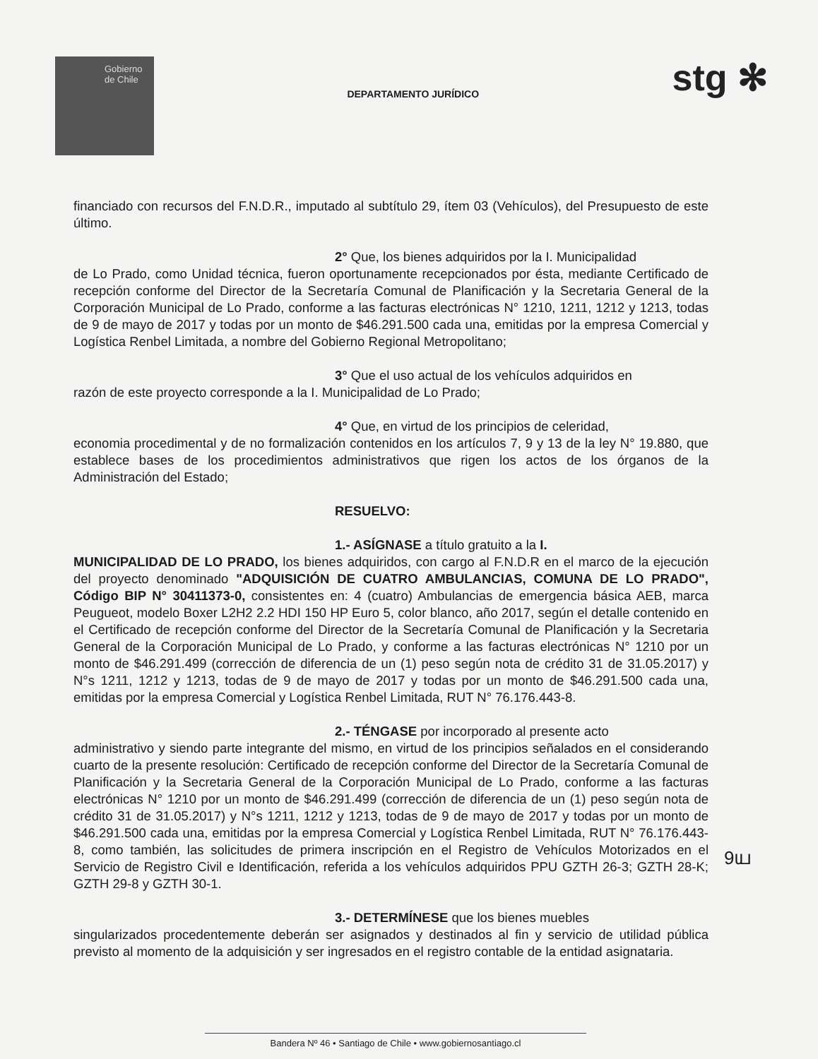Gobierno
de Chile
DEPARTAMENTO JURÍDICO
stg ✻
financiado con recursos del F.N.D.R., imputado al subtítulo 29, ítem 03 (Vehículos), del Presupuesto de este último.
2° Que, los bienes adquiridos por la I. Municipalidad
de Lo Prado, como Unidad técnica, fueron oportunamente recepcionados por ésta, mediante Certificado de recepción conforme del Director de la Secretaría Comunal de Planificación y la Secretaria General de la Corporación Municipal de Lo Prado, conforme a las facturas electrónicas N° 1210, 1211, 1212 y 1213, todas de 9 de mayo de 2017 y todas por un monto de $46.291.500 cada una, emitidas por la empresa Comercial y Logística Renbel Limitada, a nombre del Gobierno Regional Metropolitano;
3° Que el uso actual de los vehículos adquiridos en
razón de este proyecto corresponde a la I. Municipalidad de Lo Prado;
4° Que, en virtud de los principios de celeridad,
economia procedimental y de no formalización contenidos en los artículos 7, 9 y 13 de la ley N° 19.880, que establece bases de los procedimientos administrativos que rigen los actos de los órganos de la Administración del Estado;
RESUELVO:
1.- ASÍGNASE a título gratuito a la I.
MUNICIPALIDAD DE LO PRADO, los bienes adquiridos, con cargo al F.N.D.R en el marco de la ejecución del proyecto denominado "ADQUISICIÓN DE CUATRO AMBULANCIAS, COMUNA DE LO PRADO", Código BIP N° 30411373-0, consistentes en: 4 (cuatro) Ambulancias de emergencia básica AEB, marca Peugueot, modelo Boxer L2H2 2.2 HDI 150 HP Euro 5, color blanco, año 2017, según el detalle contenido en el Certificado de recepción conforme del Director de la Secretaría Comunal de Planificación y la Secretaria General de la Corporación Municipal de Lo Prado, y conforme a las facturas electrónicas N° 1210 por un monto de $46.291.499 (corrección de diferencia de un (1) peso según nota de crédito 31 de 31.05.2017) y N°s 1211, 1212 y 1213, todas de 9 de mayo de 2017 y todas por un monto de $46.291.500 cada una, emitidas por la empresa Comercial y Logística Renbel Limitada, RUT N° 76.176.443-8.
2.- TÉNGASE por incorporado al presente acto
administrativo y siendo parte integrante del mismo, en virtud de los principios señalados en el considerando cuarto de la presente resolución: Certificado de recepción conforme del Director de la Secretaría Comunal de Planificación y la Secretaria General de la Corporación Municipal de Lo Prado, conforme a las facturas electrónicas N° 1210 por un monto de $46.291.499 (corrección de diferencia de un (1) peso según nota de crédito 31 de 31.05.2017) y N°s 1211, 1212 y 1213, todas de 9 de mayo de 2017 y todas por un monto de $46.291.500 cada una, emitidas por la empresa Comercial y Logística Renbel Limitada, RUT N° 76.176.443-8, como también, las solicitudes de primera inscripción en el Registro de Vehículos Motorizados en el Servicio de Registro Civil e Identificación, referida a los vehículos adquiridos PPU GZTH 26-3; GZTH 28-K; GZTH 29-8 y GZTH 30-1.
3.- DETERMÍNESE que los bienes muebles
singularizados procedentemente deberán ser asignados y destinados al fin y servicio de utilidad pública previsto al momento de la adquisición y ser ingresados en el registro contable de la entidad asignataria.
9ய
Bandera Nº 46 • Santiago de Chile • www.gobiernosantiago.cl